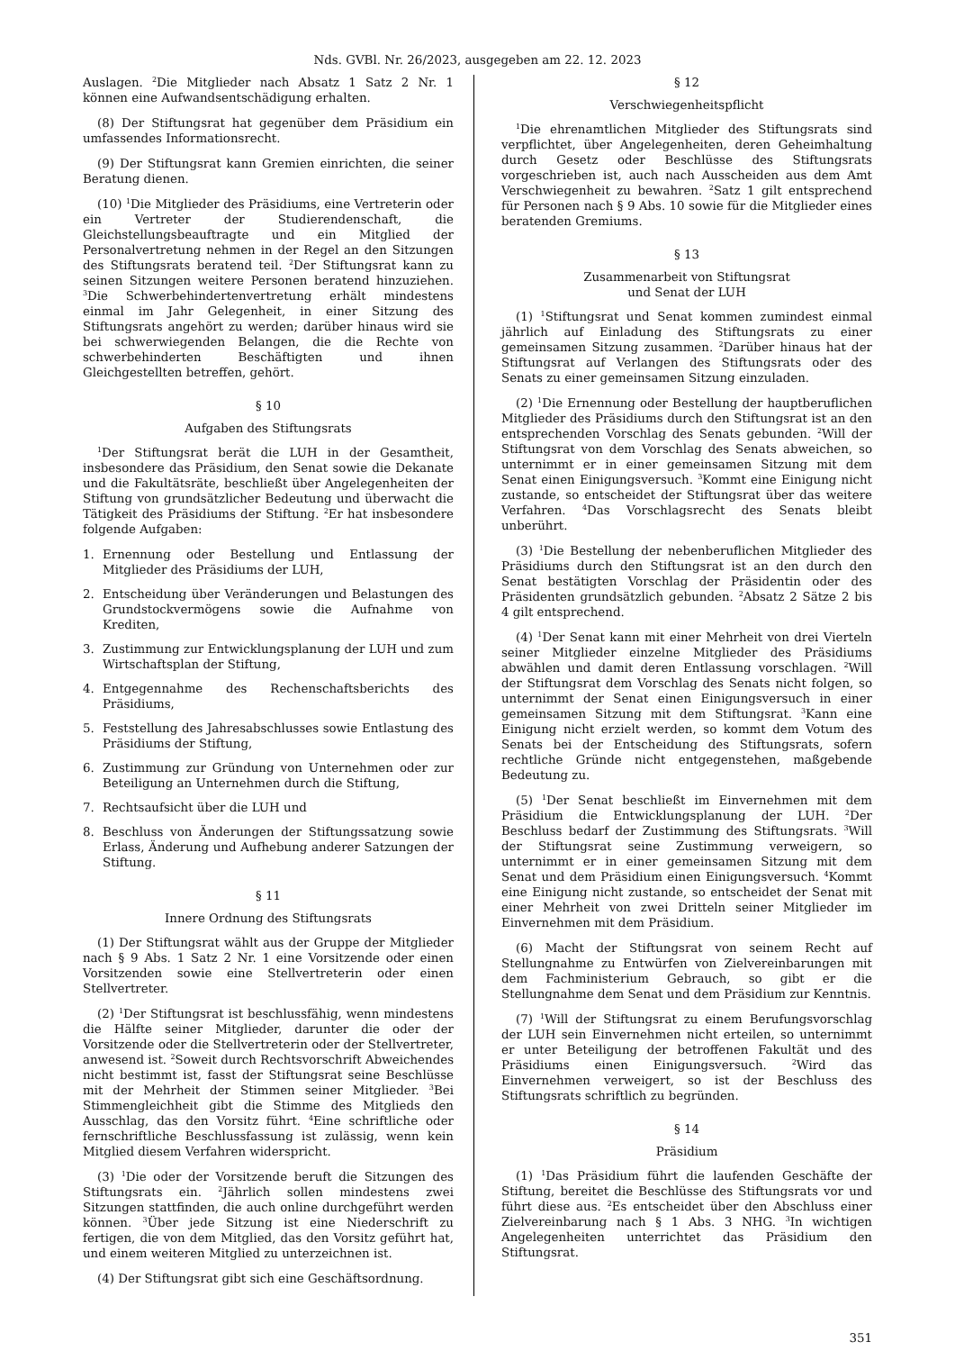Nds. GVBl. Nr. 26/2023, ausgegeben am 22. 12. 2023
Auslagen. <sup>2</sup>Die Mitglieder nach Absatz 1 Satz 2 Nr. 1 können eine Aufwandsentschädigung erhalten.
(8) Der Stiftungsrat hat gegenüber dem Präsidium ein umfassendes Informationsrecht.
(9) Der Stiftungsrat kann Gremien einrichten, die seiner Beratung dienen.
(10) <sup>1</sup>Die Mitglieder des Präsidiums, eine Vertreterin oder ein Vertreter der Studierendenschaft, die Gleichstellungsbeauftragte und ein Mitglied der Personalvertretung nehmen in der Regel an den Sitzungen des Stiftungsrats beratend teil. <sup>2</sup>Der Stiftungsrat kann zu seinen Sitzungen weitere Personen beratend hinzuziehen. <sup>3</sup>Die Schwerbehindertenvertretung erhält mindestens einmal im Jahr Gelegenheit, in einer Sitzung des Stiftungsrats angehört zu werden; darüber hinaus wird sie bei schwerwiegenden Belangen, die die Rechte von schwerbehinderten Beschäftigten und ihnen Gleichgestellten betreffen, gehört.
§ 10
Aufgaben des Stiftungsrats
<sup>1</sup> Der Stiftungsrat berät die LUH in der Gesamtheit, insbesondere das Präsidium, den Senat sowie die Dekanate und die Fakultätsräte, beschließt über Angelegenheiten der Stiftung von grundsätzlicher Bedeutung und überwacht die Tätigkeit des Präsidiums der Stiftung. <sup>2</sup>Er hat insbesondere folgende Aufgaben:
1. Ernennung oder Bestellung und Entlassung der Mitglieder des Präsidiums der LUH,
2. Entscheidung über Veränderungen und Belastungen des Grundstockvermögens sowie die Aufnahme von Krediten,
3. Zustimmung zur Entwicklungsplanung der LUH und zum Wirtschaftsplan der Stiftung,
4. Entgegennahme des Rechenschaftsberichts des Präsidiums,
5. Feststellung des Jahresabschlusses sowie Entlastung des Präsidiums der Stiftung,
6. Zustimmung zur Gründung von Unternehmen oder zur Beteiligung an Unternehmen durch die Stiftung,
7. Rechtsaufsicht über die LUH und
8. Beschluss von Änderungen der Stiftungssatzung sowie Erlass, Änderung und Aufhebung anderer Satzungen der Stiftung.
§ 11
Innere Ordnung des Stiftungsrats
(1) Der Stiftungsrat wählt aus der Gruppe der Mitglieder nach § 9 Abs. 1 Satz 2 Nr. 1 eine Vorsitzende oder einen Vorsitzenden sowie eine Stellvertreterin oder einen Stellvertreter.
(2) <sup>1</sup>Der Stiftungsrat ist beschlussfähig, wenn mindestens die Hälfte seiner Mitglieder, darunter die oder der Vorsitzende oder die Stellvertreterin oder der Stellvertreter, anwesend ist. <sup>2</sup>Soweit durch Rechtsvorschrift Abweichendes nicht bestimmt ist, fasst der Stiftungsrat seine Beschlüsse mit der Mehrheit der Stimmen seiner Mitglieder. <sup>3</sup>Bei Stimmengleichheit gibt die Stimme des Mitglieds den Ausschlag, das den Vorsitz führt. <sup>4</sup>Eine schriftliche oder fernschriftliche Beschlussfassung ist zulässig, wenn kein Mitglied diesem Verfahren widerspricht.
(3) <sup>1</sup>Die oder der Vorsitzende beruft die Sitzungen des Stiftungsrats ein. <sup>2</sup>Jährlich sollen mindestens zwei Sitzungen stattfinden, die auch online durchgeführt werden können. <sup>3</sup>Über jede Sitzung ist eine Niederschrift zu fertigen, die von dem Mitglied, das den Vorsitz geführt hat, und einem weiteren Mitglied zu unterzeichnen ist.
(4) Der Stiftungsrat gibt sich eine Geschäftsordnung.
§ 12
Verschwiegenheitspflicht
<sup>1</sup> Die ehrenamtlichen Mitglieder des Stiftungsrats sind verpflichtet, über Angelegenheiten, deren Geheimhaltung durch Gesetz oder Beschlüsse des Stiftungsrats vorgeschrieben ist, auch nach Ausscheiden aus dem Amt Verschwiegenheit zu bewahren. <sup>2</sup>Satz 1 gilt entsprechend für Personen nach § 9 Abs. 10 sowie für die Mitglieder eines beratenden Gremiums.
§ 13
Zusammenarbeit von Stiftungsrat
und Senat der LUH
(1) <sup>1</sup>Stiftungsrat und Senat kommen zumindest einmal jährlich auf Einladung des Stiftungsrats zu einer gemeinsamen Sitzung zusammen. <sup>2</sup>Darüber hinaus hat der Stiftungsrat auf Verlangen des Stiftungsrats oder des Senats zu einer gemeinsamen Sitzung einzuladen.
(2) <sup>1</sup>Die Ernennung oder Bestellung der hauptberuflichen Mitglieder des Präsidiums durch den Stiftungsrat ist an den entsprechenden Vorschlag des Senats gebunden. <sup>2</sup>Will der Stiftungsrat von dem Vorschlag des Senats abweichen, so unternimmt er in einer gemeinsamen Sitzung mit dem Senat einen Einigungsversuch. <sup>3</sup>Kommt eine Einigung nicht zustande, so entscheidet der Stiftungsrat über das weitere Verfahren. <sup>4</sup>Das Vorschlagsrecht des Senats bleibt unberührt.
(3) <sup>1</sup>Die Bestellung der nebenberuflichen Mitglieder des Präsidiums durch den Stiftungsrat ist an den durch den Senat bestätigten Vorschlag der Präsidentin oder des Präsidenten grundsätzlich gebunden. <sup>2</sup>Absatz 2 Sätze 2 bis 4 gilt entsprechend.
(4) <sup>1</sup>Der Senat kann mit einer Mehrheit von drei Vierteln seiner Mitglieder einzelne Mitglieder des Präsidiums abwählen und damit deren Entlassung vorschlagen. <sup>2</sup>Will der Stiftungsrat dem Vorschlag des Senats nicht folgen, so unternimmt der Senat einen Einigungsversuch in einer gemeinsamen Sitzung mit dem Stiftungsrat. <sup>3</sup>Kann eine Einigung nicht erzielt werden, so kommt dem Votum des Senats bei der Entscheidung des Stiftungsrats, sofern rechtliche Gründe nicht entgegenstehen, maßgebende Bedeutung zu.
(5) <sup>1</sup>Der Senat beschließt im Einvernehmen mit dem Präsidium die Entwicklungsplanung der LUH. <sup>2</sup>Der Beschluss bedarf der Zustimmung des Stiftungsrats. <sup>3</sup>Will der Stiftungsrat seine Zustimmung verweigern, so unternimmt er in einer gemeinsamen Sitzung mit dem Senat und dem Präsidium einen Einigungsversuch. <sup>4</sup>Kommt eine Einigung nicht zustande, so entscheidet der Senat mit einer Mehrheit von zwei Dritteln seiner Mitglieder im Einvernehmen mit dem Präsidium.
(6) Macht der Stiftungsrat von seinem Recht auf Stellungnahme zu Entwürfen von Zielvereinbarungen mit dem Fachministerium Gebrauch, so gibt er die Stellungnahme dem Senat und dem Präsidium zur Kenntnis.
(7) <sup>1</sup>Will der Stiftungsrat zu einem Berufungsvorschlag der LUH sein Einvernehmen nicht erteilen, so unternimmt er unter Beteiligung der betroffenen Fakultät und des Präsidiums einen Einigungsversuch. <sup>2</sup>Wird das Einvernehmen verweigert, so ist der Beschluss des Stiftungsrats schriftlich zu begründen.
§ 14
Präsidium
(1) <sup>1</sup>Das Präsidium führt die laufenden Geschäfte der Stiftung, bereitet die Beschlüsse des Stiftungsrats vor und führt diese aus. <sup>2</sup>Es entscheidet über den Abschluss einer Zielvereinbarung nach § 1 Abs. 3 NHG. <sup>3</sup>In wichtigen Angelegenheiten unterrichtet das Präsidium den Stiftungsrat.
351